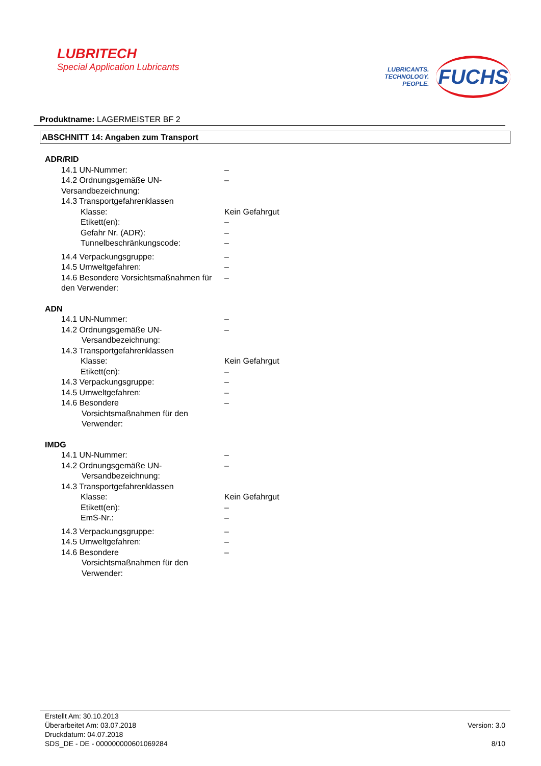LUBRITECH
Special Application Lubricants
LUBRICANTS.
TECHNOLOGY.
PEOPLE.
FUCHS
Produktname: LAGERMEISTER BF 2
ABSCHNITT 14: Angaben zum Transport
ADR/RID
14.1 UN-Nummer: –
14.2 Ordnungsgemäße UN-Versandbezeichnung:
–
14.3 Transportgefahrenklassen
Klasse: Kein Gefahrgut
Etikett(en): –
Gefahr Nr. (ADR): –
Tunnelbeschränkungscode: –
14.4 Verpackungsgruppe: –
14.5 Umweltgefahren: –
14.6 Besondere Vorsichtsmaßnahmen für den Verwender:
–
ADN
14.1 UN-Nummer: –
14.2 Ordnungsgemäße UN-
Versandbezeichnung:
–
14.3 Transportgefahrenklassen
Klasse: Kein Gefahrgut
Etikett(en): –
14.3 Verpackungsgruppe: –
14.5 Umweltgefahren: –
14.6 Besondere
Vorsichtsmaßnahmen für den
Verwender:
–
IMDG
14.1 UN-Nummer: –
14.2 Ordnungsgemäße UN-
Versandbezeichnung:
–
14.3 Transportgefahrenklassen
Klasse: Kein Gefahrgut
Etikett(en): –
EmS-Nr.: –
14.3 Verpackungsgruppe: –
14.5 Umweltgefahren: –
14.6 Besondere
Vorsichtsmaßnahmen für den
Verwender:
–
Erstellt Am: 30.10.2013
Überarbeitet Am: 03.07.2018
Druckdatum: 04.07.2018
SDS_DE - DE - 000000000601069284
Version: 3.0
8/10